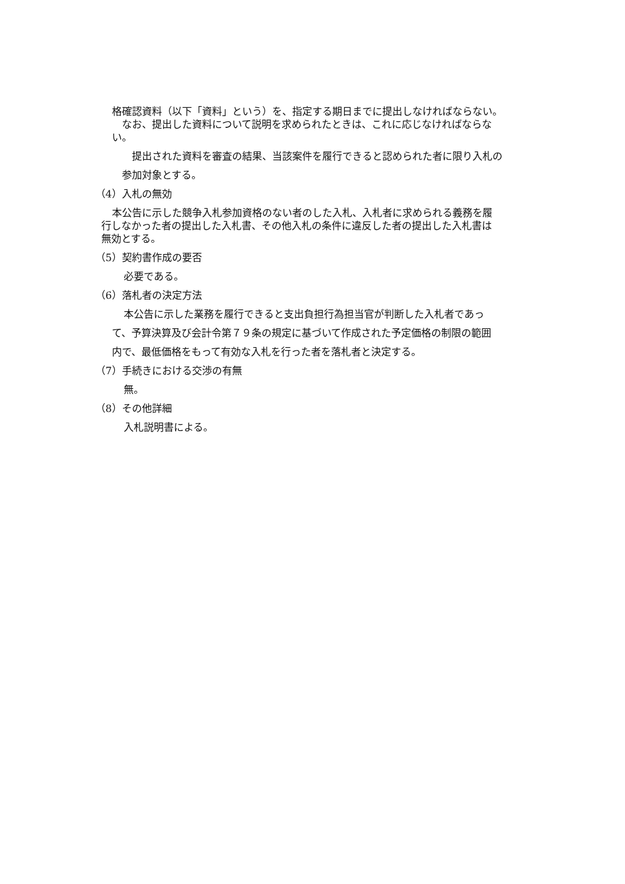格確認資料（以下「資料」という）を、指定する期日までに提出しなければならない。
　なお、提出した資料について説明を求められたときは、これに応じなければならな
い。
　　提出された資料を審査の結果、当該案件を履行できると認められた者に限り入札の
　参加対象とする。
（4）入札の無効
本公告に示した競争入札参加資格のない者のした入札、入札者に求められる義務を履
行しなかった者の提出した入札書、その他入札の条件に違反した者の提出した入札書は
無効とする。
（5）契約書作成の要否
必要である。
（6）落札者の決定方法
本公告に示した業務を履行できると支出負担行為担当官が判断した入札者であっ
て、予算決算及び会計令第７９条の規定に基づいて作成された予定価格の制限の範囲
内で、最低価格をもって有効な入札を行った者を落札者と決定する。
（7）手続きにおける交渉の有無
無。
（8）その他詳細
入札説明書による。